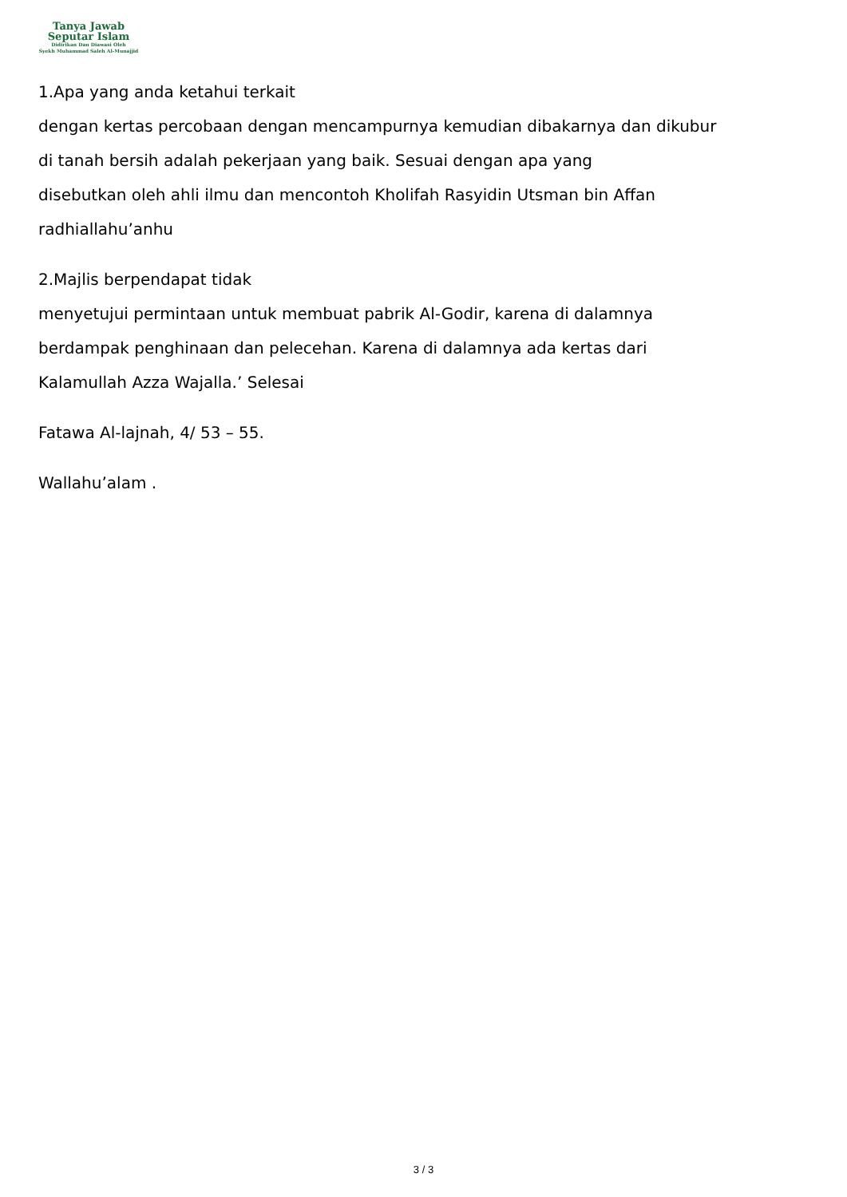Tanya Jawab
Seputar Islam
Didirikan Dan Diawasi Oleh
Syekh Muhammad Saleh Al-Munajjid
1.Apa yang anda ketahui terkait
dengan kertas percobaan dengan mencampurnya kemudian dibakarnya dan dikubur
di tanah bersih adalah pekerjaan yang baik. Sesuai dengan apa yang
disebutkan oleh ahli ilmu dan mencontoh Kholifah Rasyidin Utsman bin Affan
radhiallahu’anhu
2.Majlis berpendapat tidak
menyetujui permintaan untuk membuat pabrik Al-Godir, karena di dalamnya
berdampak penghinaan dan pelecehan. Karena di dalamnya ada kertas dari
Kalamullah Azza Wajalla.’ Selesai
Fatawa Al-lajnah, 4/ 53 – 55.
Wallahu’alam .
3 / 3